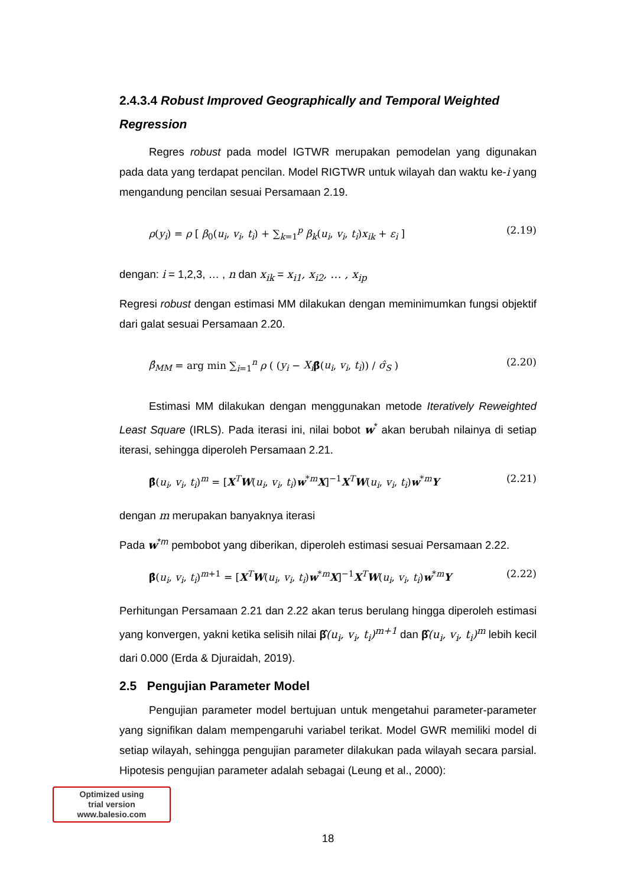2.4.3.4 Robust Improved Geographically and Temporal Weighted Regression
Regres robust pada model IGTWR merupakan pemodelan yang digunakan pada data yang terdapat pencilan. Model RIGTWR untuk wilayah dan waktu ke-i yang mengandung pencilan sesuai Persamaan 2.19.
ρ(y<sub>i</sub>) = ρ [ β<sub>0</sub>(u<sub>i</sub>, v<sub>i</sub>, t<sub>i</sub>) + ∑<sub>k=1</sub><sup>p</sup> β<sub>k</sub>(u<sub>i</sub>, v<sub>i</sub>, t<sub>i</sub>)x<sub>ik</sub> + ε<sub>i</sub> ] (2.19)
dengan: i = 1,2,3, … , n dan x<sub>ik</sub> = x<sub>i1</sub>, x<sub>i2</sub>, … , x<sub>ip</sub>
Regresi robust dengan estimasi MM dilakukan dengan meminimumkan fungsi objektif dari galat sesuai Persamaan 2.20.
β̂<sub>MM</sub> = arg min ∑<sub>i=1</sub><sup>n</sup> ρ ( (y<sub>i</sub> − X<sub>i</sub> β̂(u<sub>i</sub>, v<sub>i</sub>, t<sub>i</sub>)) / σ̂<sub>S</sub> ) (2.20)
Estimasi MM dilakukan dengan menggunakan metode Iteratively Reweighted Least Square (IRLS). Pada iterasi ini, nilai bobot w<sup>*</sup> akan berubah nilainya di setiap iterasi, sehingga diperoleh Persamaan 2.21.
β̂(u<sub>i</sub>, v<sub>i</sub>, t<sub>i</sub>)<sup>m</sup> = [X<sup>T</sup>W(u<sub>i</sub>, v<sub>i</sub>, t<sub>i</sub>)w<sup>*m</sup>X]<sup>−1</sup>X<sup>T</sup>W(u<sub>i</sub>, v<sub>i</sub>, t<sub>i</sub>)w<sup>*m</sup>Y (2.21)
dengan m merupakan banyaknya iterasi
Pada w<sup>*m</sup> pembobot yang diberikan, diperoleh estimasi sesuai Persamaan 2.22.
β̂(u<sub>i</sub>, v<sub>i</sub>, t<sub>i</sub>)<sup>m+1</sup> = [X<sup>T</sup>W(u<sub>i</sub>, v<sub>i</sub>, t<sub>i</sub>)w<sup>*m</sup>X]<sup>−1</sup>X<sup>T</sup>W(u<sub>i</sub>, v<sub>i</sub>, t<sub>i</sub>)w<sup>*m</sup>Y (2.22)
Perhitungan Persamaan 2.21 dan 2.22 akan terus berulang hingga diperoleh estimasi yang konvergen, yakni ketika selisih nilai β̂(u<sub>i</sub>, v<sub>i</sub>, t<sub>i</sub>)<sup>m+1</sup> dan β̂(u<sub>i</sub>, v<sub>i</sub>, t<sub>i</sub>)<sup>m</sup> lebih kecil dari 0.000 (Erda & Djuraidah, 2019).
2.5 Pengujian Parameter Model
Pengujian parameter model bertujuan untuk mengetahui parameter-parameter yang signifikan dalam mempengaruhi variabel terikat. Model GWR memiliki model di setiap wilayah, sehingga pengujian parameter dilakukan pada wilayah secara parsial. Hipotesis pengujian parameter adalah sebagai (Leung et al., 2000):
Optimized using
trial version
www.balesio.com
18